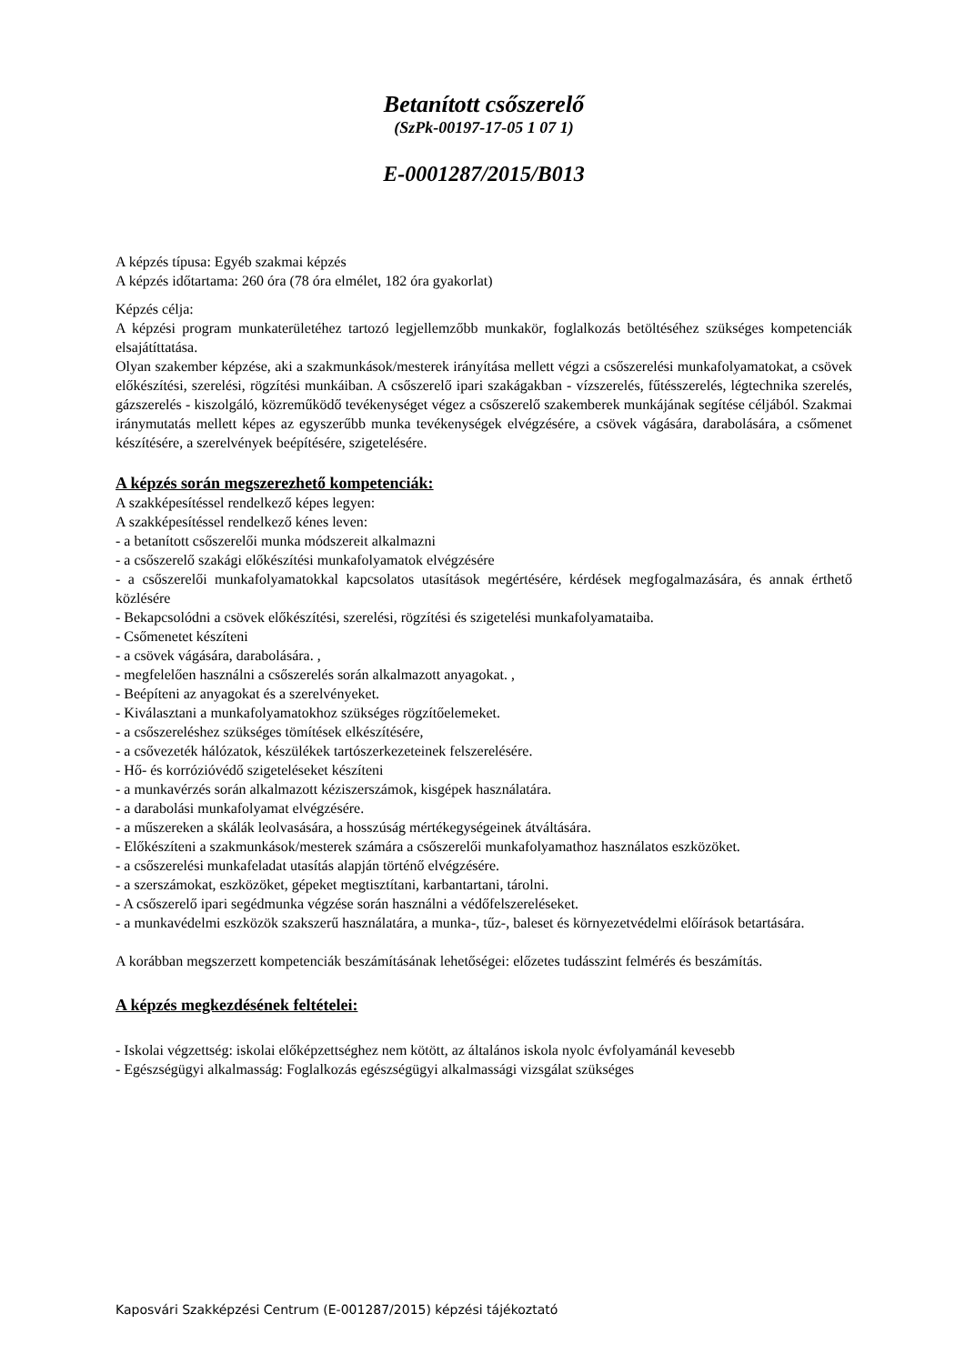Betanított csőszerelő
(SzPk-00197-17-05 1 07 1)
E-0001287/2015/B013
A képzés típusa: Egyéb szakmai képzés
A képzés időtartama: 260 óra (78 óra elmélet, 182 óra gyakorlat)
Képzés célja:
A képzési program munkaterületéhez tartozó legjellemzőbb munkakör, foglalkozás betöltéséhez szükséges kompetenciák elsajátíttatása.
Olyan szakember képzése, aki a szakmunkások/mesterek irányítása mellett végzi a csőszerelési munkafolyamatokat, a csövek előkészítési, szerelési, rögzítési munkáiban. A csőszerelő ipari szakágakban - vízszerelés, fűtésszerelés, légtechnika szerelés, gázszerelés - kiszolgáló, közreműködő tevékenységet végez a csőszerelő szakemberek munkájának segítése céljából. Szakmai iránymutatás mellett képes az egyszerűbb munka tevékenységek elvégzésére, a csövek vágására, darabolására, a csőmenet készítésére, a szerelvények beépítésére, szigetelésére.
A képzés során megszerezhető kompetenciák:
A szakképesítéssel rendelkező képes legyen:
A szakképesítéssel rendelkező kénes leven:
- a betanított csőszerelői munka módszereit alkalmazni
- a csőszerelő szakági előkészítési munkafolyamatok elvégzésére
- a csőszerelői munkafolyamatokkal kapcsolatos utasítások megértésére, kérdések megfogalmazására, és annak érthető közlésére
- Bekapcsolódni a csövek előkészítési, szerelési, rögzítési és szigetelési munkafolyamataiba.
- Csőmenetet készíteni
- a csövek vágására, darabolására. ,
- megfelelően használni a csőszerelés során alkalmazott anyagokat. ,
- Beépíteni az anyagokat és a szerelvényeket.
- Kiválasztani a munkafolyamatokhoz szükséges rögzítőelemeket.
- a csőszereléshez szükséges tömítések elkészítésére,
- a csővezeték hálózatok, készülékek tartószerkezeteinek felszerelésére.
- Hő- és korrózióvédő szigeteléseket készíteni
- a munkavérzés során alkalmazott kéziszerszámok, kisgépek használatára.
- a darabolási munkafolyamat elvégzésére.
- a műszereken a skálák leolvasására, a hosszúság mértékegységeinek átváltására.
- Előkészíteni a szakmunkások/mesterek számára a csőszerelői munkafolyamathoz használatos eszközöket.
- a csőszerelési munkafeladat utasítás alapján történő elvégzésére.
- a szerszámokat, eszközöket, gépeket megtisztítani, karbantartani, tárolni.
- A csőszerelő ipari segédmunka végzése során használni a védőfelszereléseket.
- a munkavédelmi eszközök szakszerű használatára, a munka-, tűz-, baleset és környezetvédelmi előírások betartására.
A korábban megszerzett kompetenciák beszámításának lehetőségei: előzetes tudásszint felmérés és beszámítás.
A képzés megkezdésének feltételei:
- Iskolai végzettség: iskolai előképzettséghez nem kötött, az általános iskola nyolc évfolyamánál kevesebb
- Egészségügyi alkalmasság: Foglalkozás egészségügyi alkalmassági vizsgálat szükséges
Kaposvári Szakképzési Centrum (E-001287/2015) képzési tájékoztató